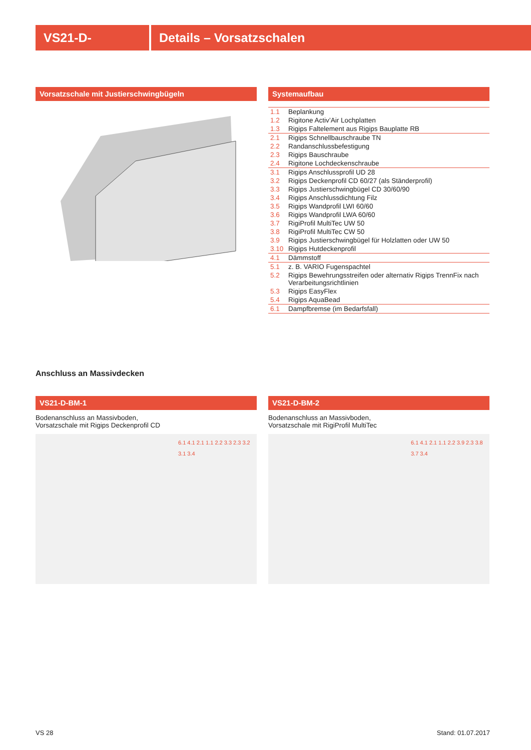VS21-D- Details – Vorsatzschalen
Vorsatzschale mit Justierschwingbügeln
Systemaufbau
| 1.1 | Beplankung |
| 1.2 | Rigitone Activ’Air Lochplatten |
| 1.3 | Rigips Faltelement aus Rigips Bauplatte RB |
| 2.1 | Rigips Schnellbauschraube TN |
| 2.2 | Randanschlussbefestigung |
| 2.3 | Rigips Bauschraube |
| 2.4 | Rigitone Lochdeckenschraube |
| 3.1 | Rigips Anschlussprofil UD 28 |
| 3.2 | Rigips Deckenprofil CD 60/27 (als Ständerprofil) |
| 3.3 | Rigips Justierschwingbügel CD 30/60/90 |
| 3.4 | Rigips Anschlussdichtung Filz |
| 3.5 | Rigips Wandprofil LWI 60/60 |
| 3.6 | Rigips Wandprofil LWA 60/60 |
| 3.7 | RigiProfil MultiTec UW 50 |
| 3.8 | RigiProfil MultiTec CW 50 |
| 3.9 | Rigips Justierschwingbügel für Holzlatten oder UW 50 |
| 3.10 | Rigips Hutdeckenprofil |
| 4.1 | Dämmstoff |
| 5.1 | z. B. VARIO Fugenspachtel |
| 5.2 | Rigips Bewehrungsstreifen oder alternativ Rigips TrennFix nach Verarbeitungsrichtlinien |
| 5.3 | Rigips EasyFlex |
| 5.4 | Rigips AquaBead |
| 6.1 | Dampfbremse (im Bedarfsfall) |
Anschluss an Massivdecken
VS21-D-BM-1
Bodenanschluss an Massivboden,
Vorsatzschale mit Rigips Deckenprofil CD
6.1 4.1 2.1 1.1 2.2 3.3 2.3 3.2 3.1 3.4
VS21-D-BM-2
Bodenanschluss an Massivboden,
Vorsatzschale mit RigiProfil MultiTec
6.1 4.1 2.1 1.1 2.2 3.9 2.3 3.8 3.7 3.4
VS 28 Stand: 01.07.2017